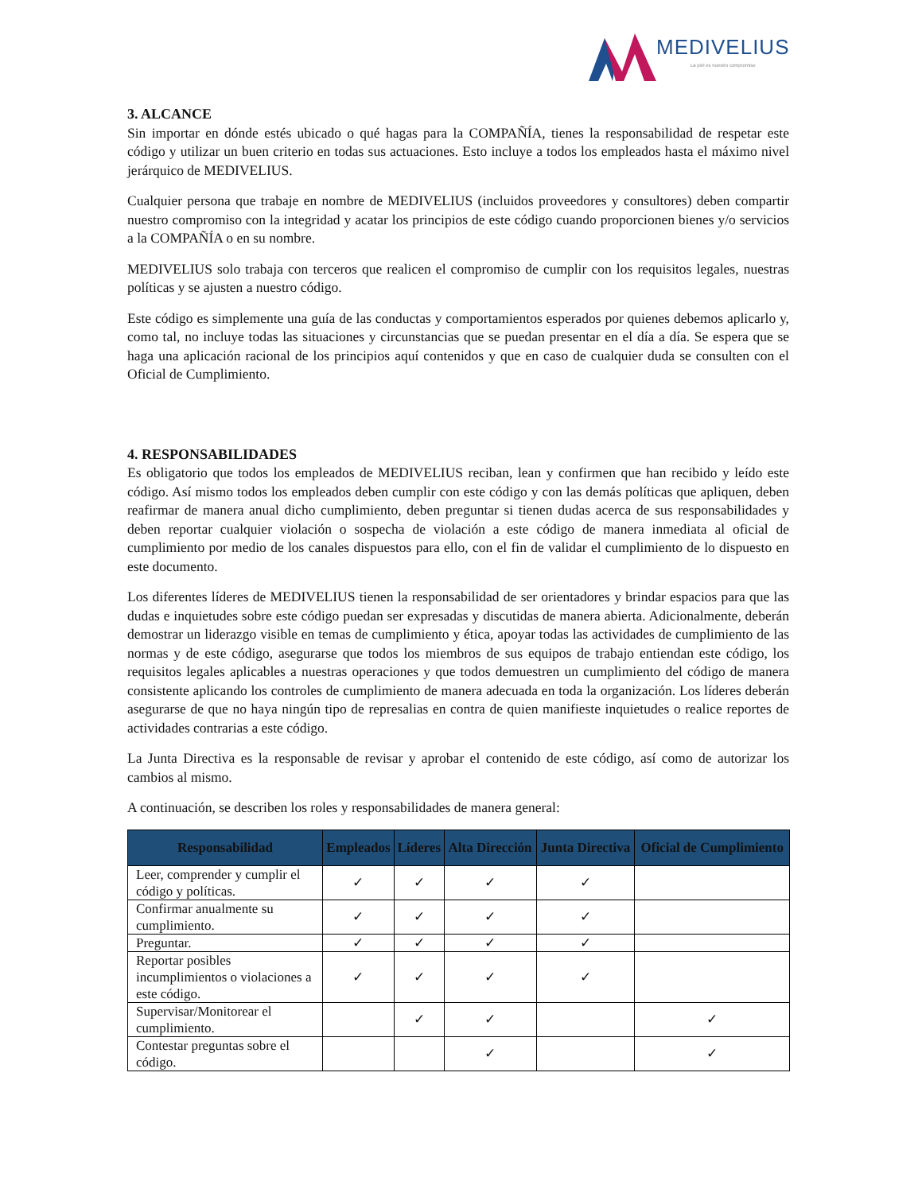MEDIVELIUS
La piel es nuestro compromiso
3. ALCANCE
Sin importar en dónde estés ubicado o qué hagas para la COMPAÑÍA, tienes la responsabilidad de respetar este código y utilizar un buen criterio en todas sus actuaciones. Esto incluye a todos los empleados hasta el máximo nivel jerárquico de MEDIVELIUS.
Cualquier persona que trabaje en nombre de MEDIVELIUS (incluidos proveedores y consultores) deben compartir nuestro compromiso con la integridad y acatar los principios de este código cuando proporcionen bienes y/o servicios a la COMPAÑÍA o en su nombre.
MEDIVELIUS solo trabaja con terceros que realicen el compromiso de cumplir con los requisitos legales, nuestras políticas y se ajusten a nuestro código.
Este código es simplemente una guía de las conductas y comportamientos esperados por quienes debemos aplicarlo y, como tal, no incluye todas las situaciones y circunstancias que se puedan presentar en el día a día. Se espera que se haga una aplicación racional de los principios aquí contenidos y que en caso de cualquier duda se consulten con el Oficial de Cumplimiento.
4. RESPONSABILIDADES
Es obligatorio que todos los empleados de MEDIVELIUS reciban, lean y confirmen que han recibido y leído este código. Así mismo todos los empleados deben cumplir con este código y con las demás políticas que apliquen, deben reafirmar de manera anual dicho cumplimiento, deben preguntar si tienen dudas acerca de sus responsabilidades y deben reportar cualquier violación o sospecha de violación a este código de manera inmediata al oficial de cumplimiento por medio de los canales dispuestos para ello, con el fin de validar el cumplimiento de lo dispuesto en este documento.
Los diferentes líderes de MEDIVELIUS tienen la responsabilidad de ser orientadores y brindar espacios para que las dudas e inquietudes sobre este código puedan ser expresadas y discutidas de manera abierta. Adicionalmente, deberán demostrar un liderazgo visible en temas de cumplimiento y ética, apoyar todas las actividades de cumplimiento de las normas y de este código, asegurarse que todos los miembros de sus equipos de trabajo entiendan este código, los requisitos legales aplicables a nuestras operaciones y que todos demuestren un cumplimiento del código de manera consistente aplicando los controles de cumplimiento de manera adecuada en toda la organización. Los líderes deberán asegurarse de que no haya ningún tipo de represalias en contra de quien manifieste inquietudes o realice reportes de actividades contrarias a este código.
La Junta Directiva es la responsable de revisar y aprobar el contenido de este código, así como de autorizar los cambios al mismo.
A continuación, se describen los roles y responsabilidades de manera general:
| Responsabilidad | Empleados | Líderes | Alta Dirección | Junta Directiva | Oficial de Cumplimiento |
| --- | --- | --- | --- | --- | --- |
| Leer, comprender y cumplir el código y políticas. | ✓ | ✓ | ✓ | ✓ | |
| Confirmar anualmente su cumplimiento. | ✓ | ✓ | ✓ | ✓ | |
| Preguntar. | ✓ | ✓ | ✓ | ✓ | |
| Reportar posibles incumplimientos o violaciones a este código. | ✓ | ✓ | ✓ | ✓ | |
| Supervisar/Monitorear el cumplimiento. | | ✓ | ✓ | | ✓ |
| Contestar preguntas sobre el código. | | | ✓ | | ✓ |